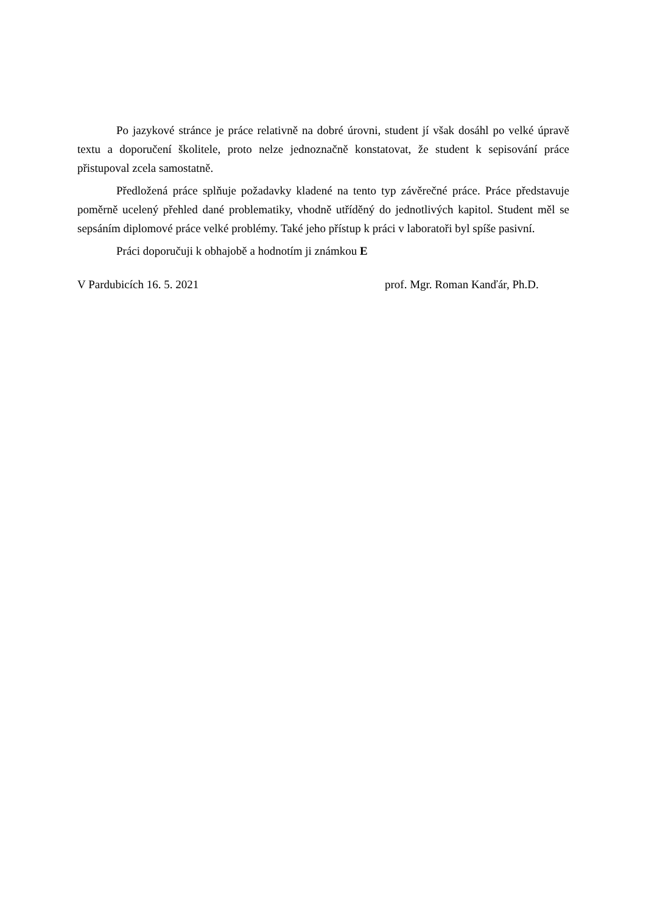Po jazykové stránce je práce relativně na dobré úrovni, student jí však dosáhl po velké úpravě textu a doporučení školitele, proto nelze jednoznačně konstatovat, že student k sepisování práce přistupoval zcela samostatně.
Předložená práce splňuje požadavky kladené na tento typ závěrečné práce. Práce představuje poměrně ucelený přehled dané problematiky, vhodně utříděný do jednotlivých kapitol. Student měl se sepsáním diplomové práce velké problémy. Také jeho přístup k práci v laboratoři byl spíše pasivní.
Práci doporučuji k obhajobě a hodnotím ji známkou E
V Pardubicích 16. 5. 2021 prof. Mgr. Roman Kanďár, Ph.D.